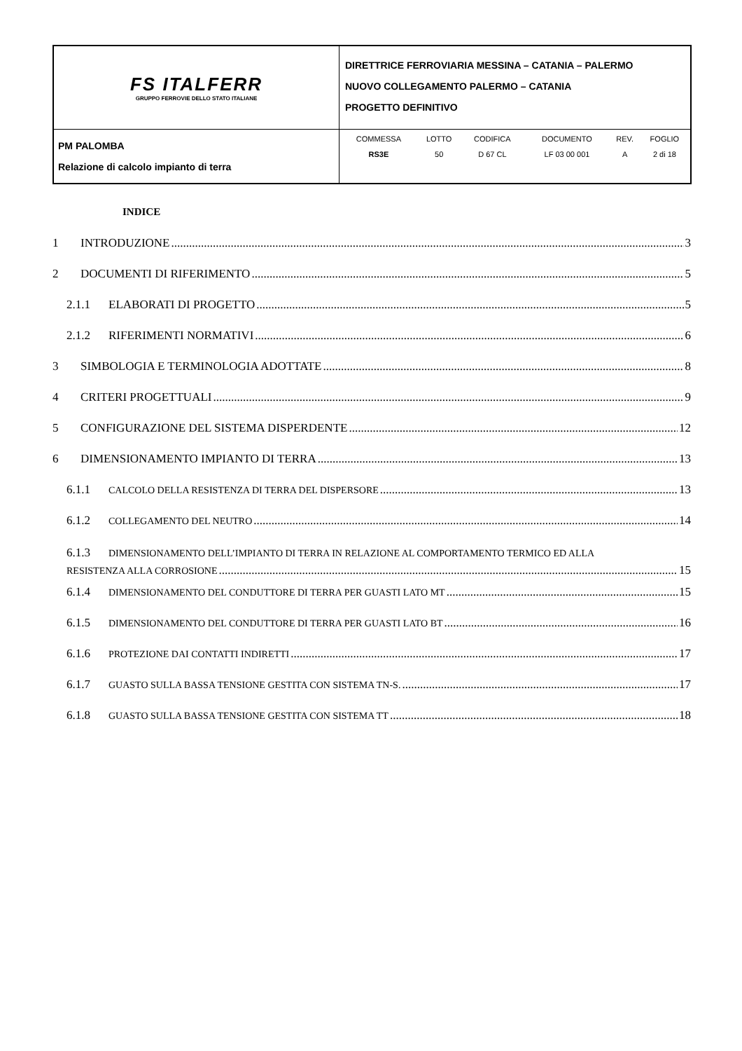| FS ITALFERR GRUPPO FERROVIE DELLO STATO ITALIANE | DIRETTRICE FERROVIARIA MESSINA – CATANIA – PALERMO NUOVO COLLEGAMENTO PALERMO – CATANIA PROGETTO DEFINITIVO |
| PM PALOMBA Relazione di calcolo impianto di terra | / COMMESSA / LOTTO / CODIFICA / DOCUMENTO / REV. / FOGLIO / / RS3E / 50 / D 67 CL / LF 03 00 001 / A / 2 di 18 / |
INDICE
1 INTRODUZIONE 3
2 DOCUMENTI DI RIFERIMENTO 5
2.1.1 ELABORATI DI PROGETTO 5
2.1.2 RIFERIMENTI NORMATIVI 6
3 SIMBOLOGIA E TERMINOLOGIA ADOTTATE 8
4 CRITERI PROGETTUALI 9
5 CONFIGURAZIONE DEL SISTEMA DISPERDENTE 12
6 DIMENSIONAMENTO IMPIANTO DI TERRA 13
6.1.1 CALCOLO DELLA RESISTENZA DI TERRA DEL DISPERSORE 13
6.1.2 COLLEGAMENTO DEL NEUTRO 14
6.1.3 DIMENSIONAMENTO DELL’IMPIANTO DI TERRA IN RELAZIONE AL COMPORTAMENTO TERMICO ED ALLA
RESISTENZA ALLA CORROSIONE 15
6.1.4 DIMENSIONAMENTO DEL CONDUTTORE DI TERRA PER GUASTI LATO MT 15
6.1.5 DIMENSIONAMENTO DEL CONDUTTORE DI TERRA PER GUASTI LATO BT 16
6.1.6 PROTEZIONE DAI CONTATTI INDIRETTI 17
6.1.7 GUASTO SULLA BASSA TENSIONE GESTITA CON SISTEMA TN-S. 17
6.1.8 GUASTO SULLA BASSA TENSIONE GESTITA CON SISTEMA TT 18